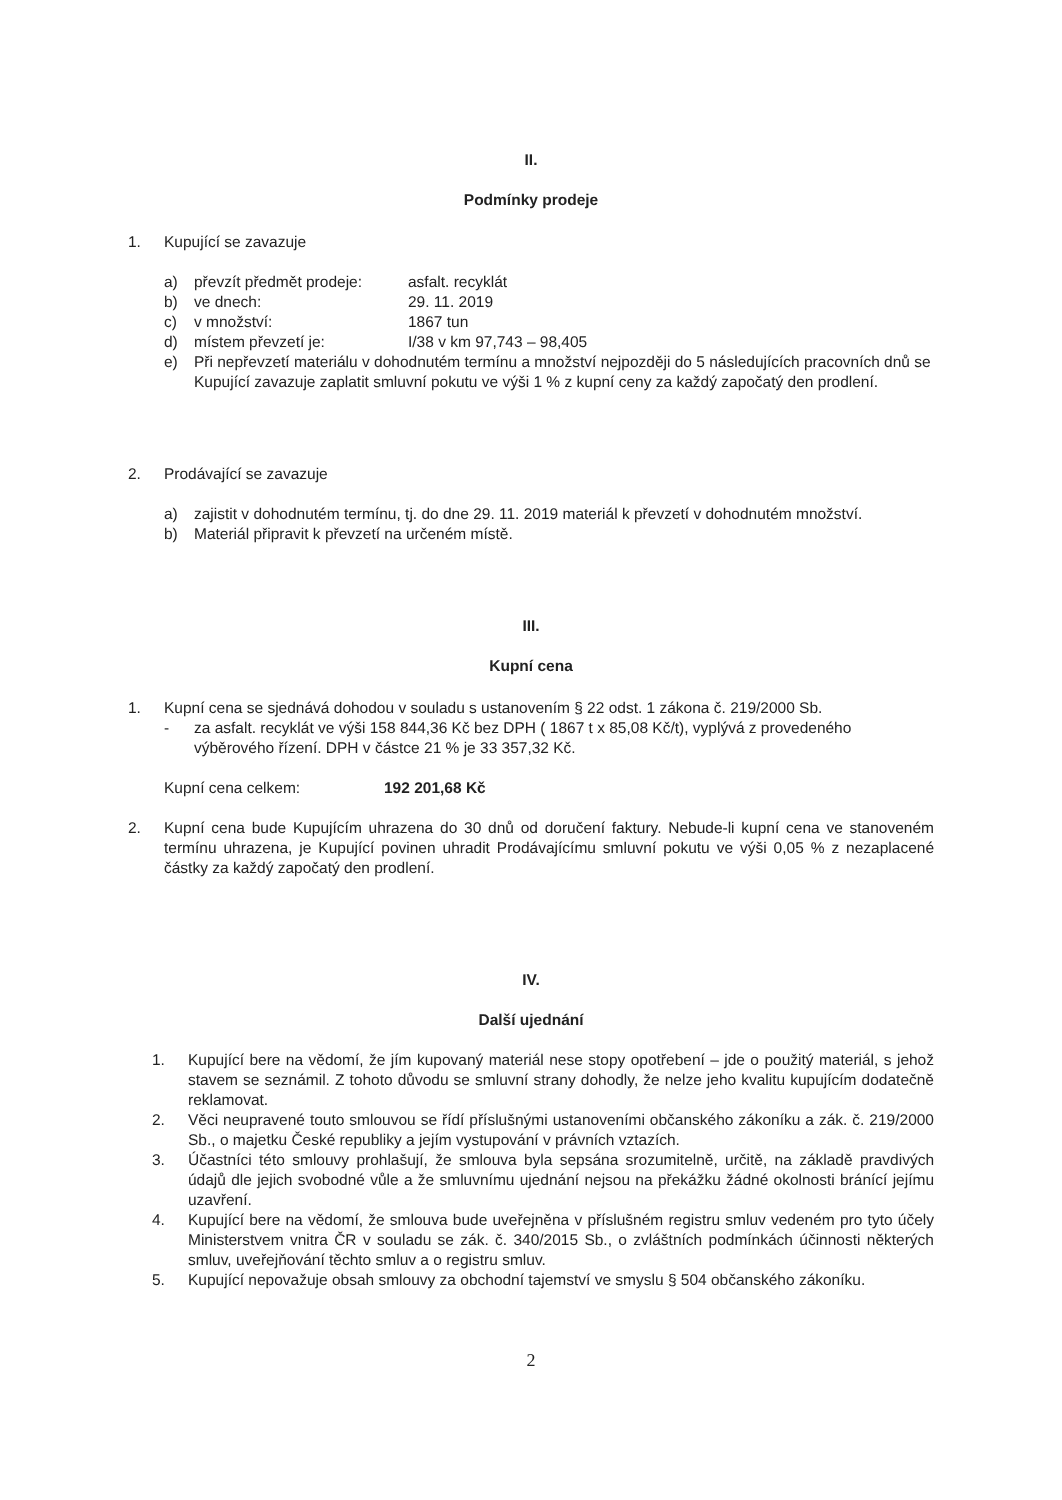II.
Podmínky prodeje
1. Kupující se zavazuje
a) převzít předmět prodeje: asfalt. recyklát
b) ve dnech: 29. 11. 2019
c) v množství: 1867 tun
d) místem převzetí je: I/38 v km 97,743 – 98,405
e) Při nepřevzetí materiálu v dohodnutém termínu a množství nejpozději do 5 následujících pracovních dnů se Kupující zavazuje zaplatit smluvní pokutu ve výši 1 % z kupní ceny za každý započatý den prodlení.
2. Prodávající se zavazuje
a) zajistit v dohodnutém termínu, tj. do dne 29. 11. 2019 materiál k převzetí v dohodnutém množství.
b) Materiál připravit k převzetí na určeném místě.
III.
Kupní cena
1. Kupní cena se sjednává dohodou v souladu s ustanovením § 22 odst. 1 zákona č. 219/2000 Sb.
- za asfalt. recyklát ve výši 158 844,36 Kč bez DPH ( 1867 t x 85,08 Kč/t), vyplývá z provedeného výběrového řízení. DPH v částce 21 % je 33 357,32 Kč.
Kupní cena celkem: 192 201,68 Kč
2. Kupní cena bude Kupujícím uhrazena do 30 dnů od doručení faktury. Nebude-li kupní cena ve stanoveném termínu uhrazena, je Kupující povinen uhradit Prodávajícímu smluvní pokutu ve výši 0,05 % z nezaplacené částky za každý započatý den prodlení.
IV.
Další ujednání
1. Kupující bere na vědomí, že jím kupovaný materiál nese stopy opotřebení – jde o použitý materiál, s jehož stavem se seznámil. Z tohoto důvodu se smluvní strany dohodly, že nelze jeho kvalitu kupujícím dodatečně reklamovat.
2. Věci neupravené touto smlouvou se řídí příslušnými ustanoveními občanského zákoníku a zák. č. 219/2000 Sb., o majetku České republiky a jejím vystupování v právních vztazích.
3. Účastníci této smlouvy prohlašují, že smlouva byla sepsána srozumitelně, určitě, na základě pravdivých údajů dle jejich svobodné vůle a že smluvnímu ujednání nejsou na překážku žádné okolnosti bránící jejímu uzavření.
4. Kupující bere na vědomí, že smlouva bude uveřejněna v příslušném registru smluv vedeném pro tyto účely Ministerstvem vnitra ČR v souladu se zák. č. 340/2015 Sb., o zvláštních podmínkách účinnosti některých smluv, uveřejňování těchto smluv a o registru smluv.
5. Kupující nepovažuje obsah smlouvy za obchodní tajemství ve smyslu § 504 občanského zákoníku.
2